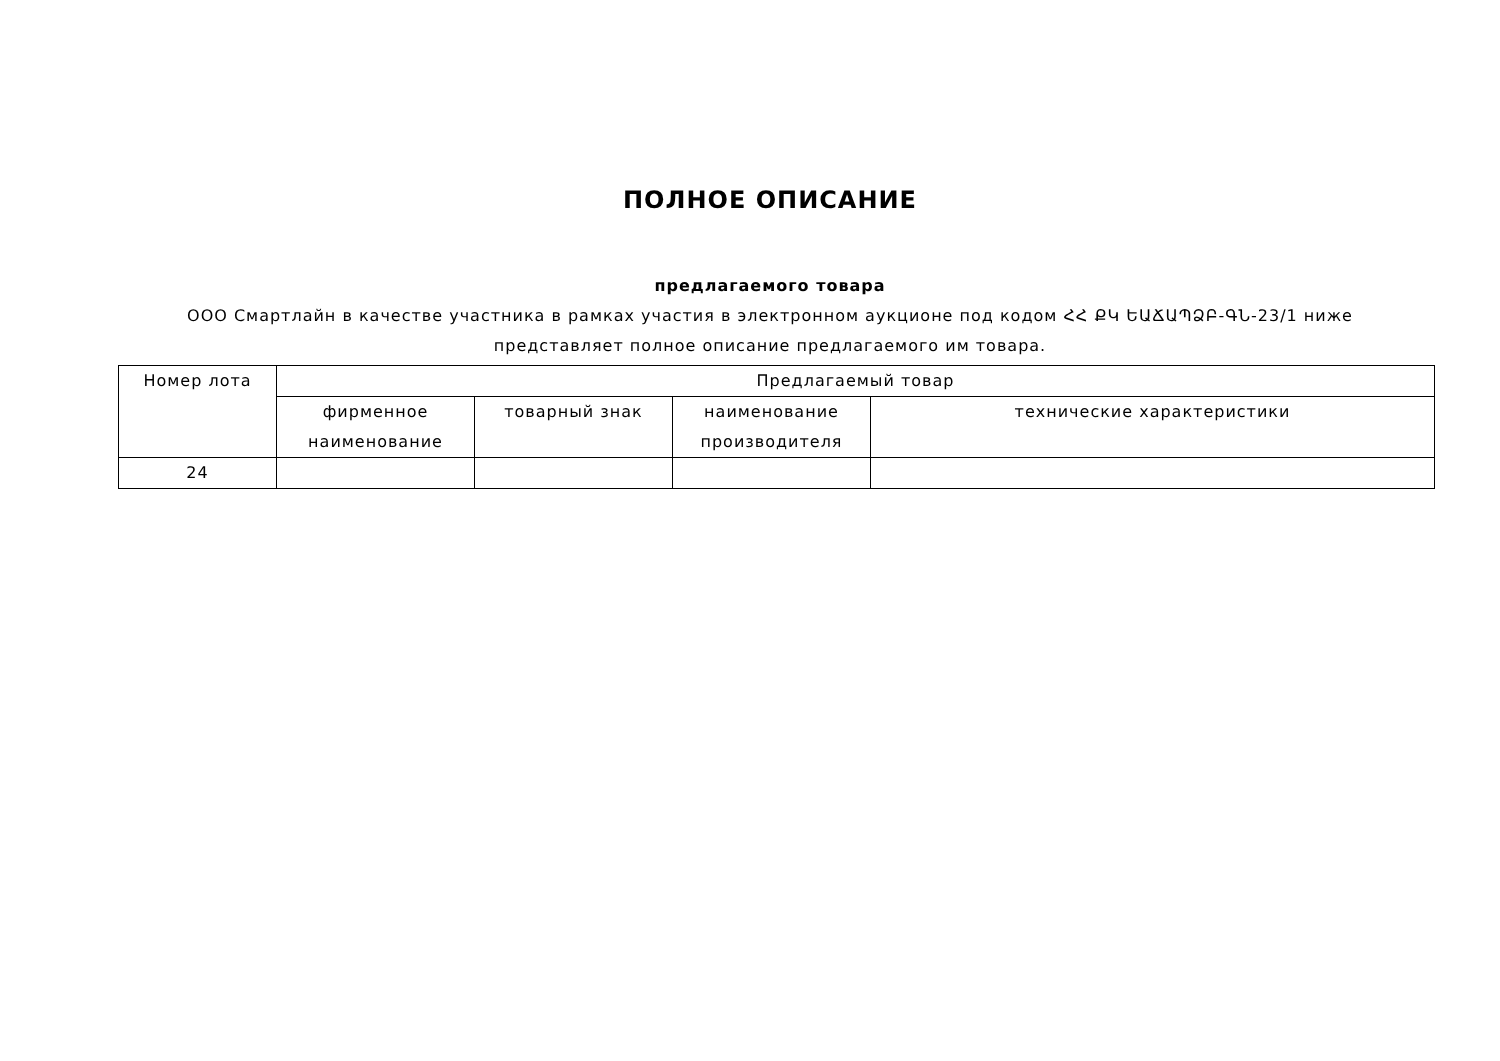ПОЛНОЕ ОПИСАНИЕ
предлагаемого товара
ООО Смартлайн в качестве участника в рамках участия в электронном аукционе под кодом ՀՀ ՔԿ ԵԱՃԱՊՁԲ-ԳՆ-23/1 ниже представляет полное описание предлагаемого им товара.
| Номер лота | Предлагаемый товар | | | |
| --- | --- | --- | --- | --- |
| | фирменное наименование | товарный знак | наименование производителя | технические характеристики |
| 24 | | | | |